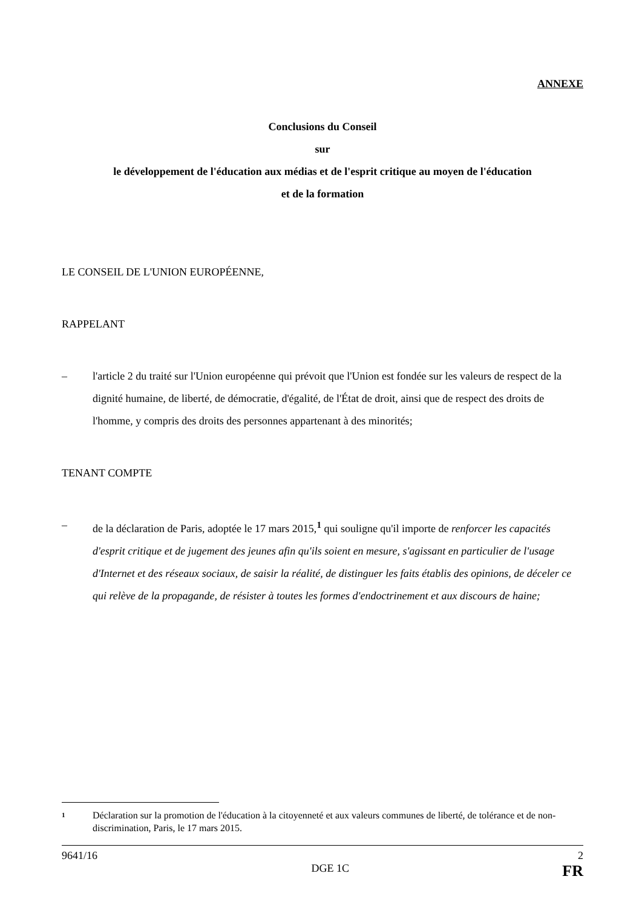ANNEXE
Conclusions du Conseil
sur
le développement de l'éducation aux médias et de l'esprit critique au moyen de l'éducation
et de la formation
LE CONSEIL DE L'UNION EUROPÉENNE,
RAPPELANT
– l'article 2 du traité sur l'Union européenne qui prévoit que l'Union est fondée sur les valeurs de respect de la dignité humaine, de liberté, de démocratie, d'égalité, de l'État de droit, ainsi que de respect des droits de l'homme, y compris des droits des personnes appartenant à des minorités;
TENANT COMPTE
– de la déclaration de Paris, adoptée le 17 mars 2015,<sup>1</sup> qui souligne qu'il importe de renforcer les capacités d'esprit critique et de jugement des jeunes afin qu'ils soient en mesure, s'agissant en particulier de l'usage d'Internet et des réseaux sociaux, de saisir la réalité, de distinguer les faits établis des opinions, de déceler ce qui relève de la propagande, de résister à toutes les formes d'endoctrinement et aux discours de haine;
1 Déclaration sur la promotion de l'éducation à la citoyenneté et aux valeurs communes de liberté, de tolérance et de non-discrimination, Paris, le 17 mars 2015.
9641/16 2
DGE 1C FR